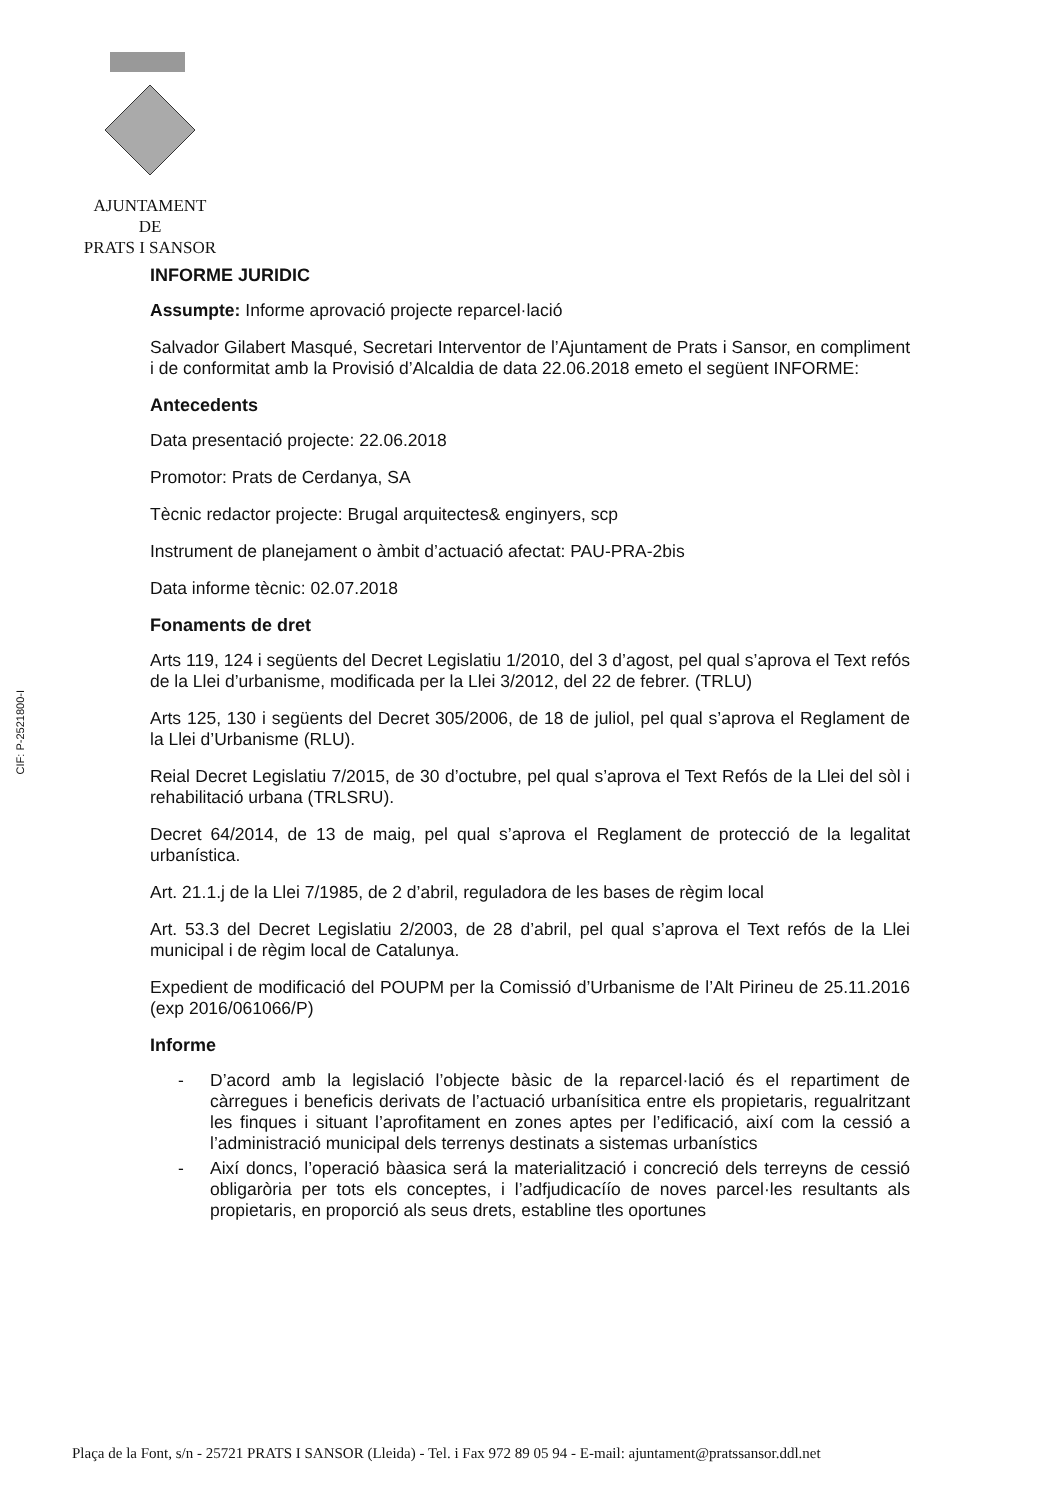AJUNTAMENT
DE
PRATS I SANSOR
CIF: P-2521800-I
INFORME JURIDIC
Assumpte: Informe aprovació projecte reparcel·lació
Salvador Gilabert Masqué, Secretari Interventor de l’Ajuntament de Prats i Sansor, en compliment i de conformitat amb la Provisió d’Alcaldia de data 22.06.2018 emeto el següent INFORME:
Antecedents
Data presentació projecte: 22.06.2018
Promotor: Prats de Cerdanya, SA
Tècnic redactor projecte: Brugal arquitectes& enginyers, scp
Instrument de planejament o àmbit d’actuació afectat: PAU-PRA-2bis
Data informe tècnic: 02.07.2018
Fonaments de dret
Arts 119, 124 i següents del Decret Legislatiu 1/2010, del 3 d’agost, pel qual s’aprova el Text refós de la Llei d’urbanisme, modificada per la Llei 3/2012, del 22 de febrer. (TRLU)
Arts 125, 130 i següents del Decret 305/2006, de 18 de juliol, pel qual s’aprova el Reglament de la Llei d’Urbanisme (RLU).
Reial Decret Legislatiu 7/2015, de 30 d’octubre, pel qual s’aprova el Text Refós de la Llei del sòl i rehabilitació urbana (TRLSRU).
Decret 64/2014, de 13 de maig, pel qual s’aprova el Reglament de protecció de la legalitat urbanística.
Art. 21.1.j de la Llei 7/1985, de 2 d’abril, reguladora de les bases de règim local
Art. 53.3 del Decret Legislatiu 2/2003, de 28 d’abril, pel qual s’aprova el Text refós de la Llei municipal i de règim local de Catalunya.
Expedient de modificació del POUPM per la Comissió d’Urbanisme de l’Alt Pirineu de 25.11.2016 (exp 2016/061066/P)
Informe
- D’acord amb la legislació l’objecte bàsic de la reparcel·lació és el repartiment de càrregues i beneficis derivats de l’actuació urbanísitica entre els propietaris, regualritzant les finques i situant l’aprofitament en zones aptes per l’edificació, així com la cessió a l’administració municipal dels terrenys destinats a sistemas urbanístics
- Així doncs, l’operació bàasica será la materialització i concreció dels terreyns de cessió obligaròria per tots els conceptes, i l’adfjudicacíío de noves parcel·les resultants als propietaris, en proporció als seus drets, establine tles oportunes
Plaça de la Font, s/n - 25721 PRATS I SANSOR (Lleida) - Tel. i Fax 972 89 05 94 - E-mail: ajuntament@pratssansor.ddl.net